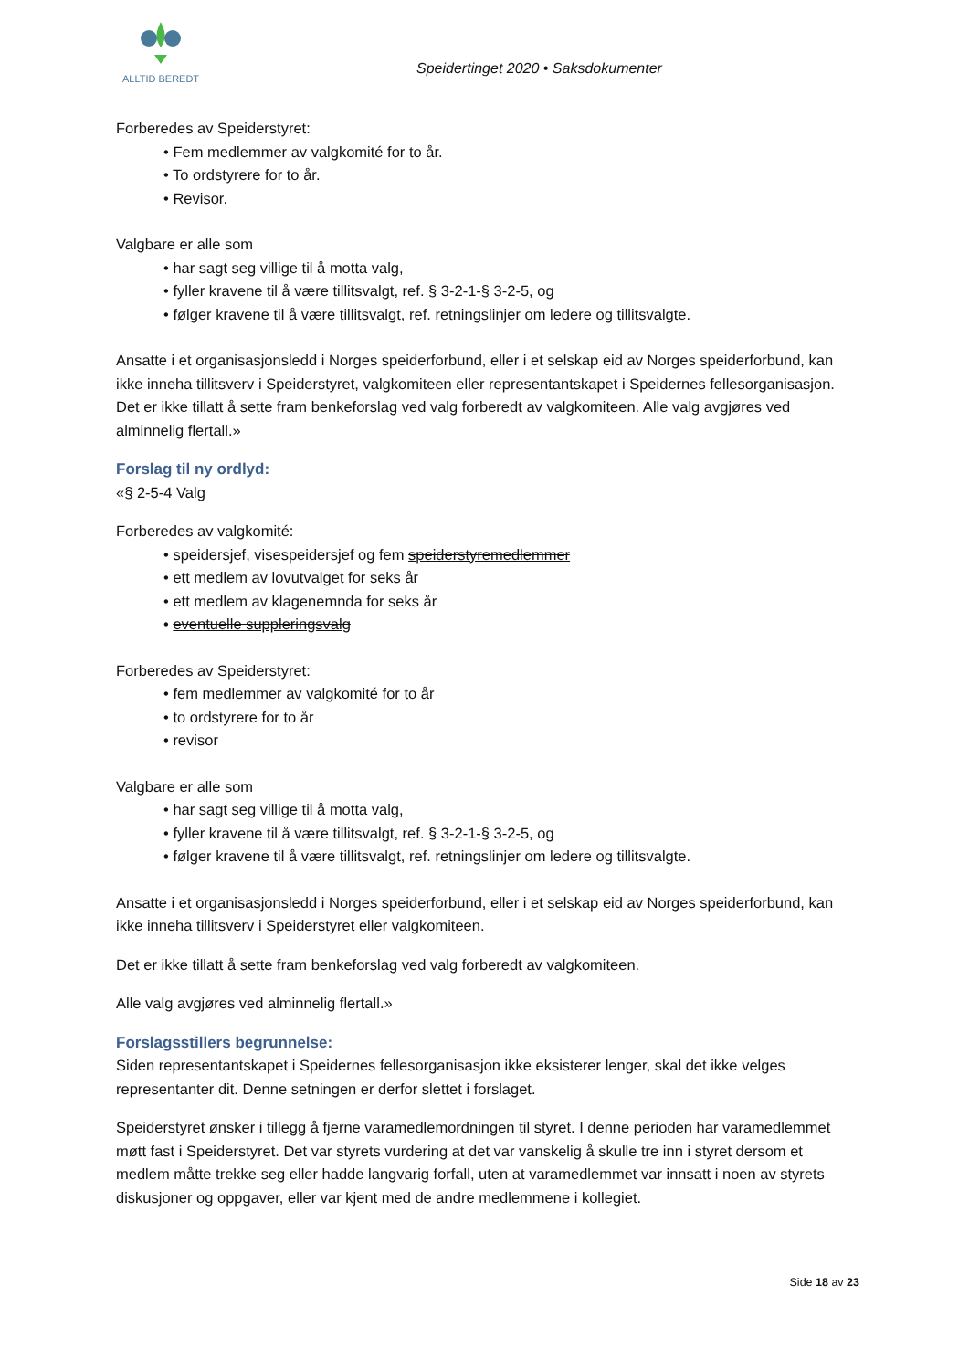ALLTID BEREDT
Speidertinget 2020 • Saksdokumenter
Forberedes av Speiderstyret:
Fem medlemmer av valgkomité for to år.
To ordstyrere for to år.
Revisor.
Valgbare er alle som
har sagt seg villige til å motta valg,
fyller kravene til å være tillitsvalgt, ref. § 3-2-1-§ 3-2-5, og
følger kravene til å være tillitsvalgt, ref. retningslinjer om ledere og tillitsvalgte.
Ansatte i et organisasjonsledd i Norges speiderforbund, eller i et selskap eid av Norges speiderforbund, kan ikke inneha tillitsverv i Speiderstyret, valgkomiteen eller representantskapet i Speidernes fellesorganisasjon. Det er ikke tillatt å sette fram benkeforslag ved valg forberedt av valgkomiteen. Alle valg avgjøres ved alminnelig flertall.»
Forslag til ny ordlyd:
«§ 2-5-4 Valg
Forberedes av valgkomité:
speidersjef, visespeidersjef og fem speiderstyremedlemmer
ett medlem av lovutvalget for seks år
ett medlem av klagenemnda for seks år
eventuelle suppleringsvalg
Forberedes av Speiderstyret:
fem medlemmer av valgkomité for to år
to ordstyrere for to år
revisor
Valgbare er alle som
har sagt seg villige til å motta valg,
fyller kravene til å være tillitsvalgt, ref. § 3-2-1-§ 3-2-5, og
følger kravene til å være tillitsvalgt, ref. retningslinjer om ledere og tillitsvalgte.
Ansatte i et organisasjonsledd i Norges speiderforbund, eller i et selskap eid av Norges speiderforbund, kan ikke inneha tillitsverv i Speiderstyret eller valgkomiteen.
Det er ikke tillatt å sette fram benkeforslag ved valg forberedt av valgkomiteen.
Alle valg avgjøres ved alminnelig flertall.»
Forslagsstillers begrunnelse:
Siden representantskapet i Speidernes fellesorganisasjon ikke eksisterer lenger, skal det ikke velges representanter dit. Denne setningen er derfor slettet i forslaget.
Speiderstyret ønsker i tillegg å fjerne varamedlemordningen til styret. I denne perioden har varamedlemmet møtt fast i Speiderstyret. Det var styrets vurdering at det var vanskelig å skulle tre inn i styret dersom et medlem måtte trekke seg eller hadde langvarig forfall, uten at varamedlemmet var innsatt i noen av styrets diskusjoner og oppgaver, eller var kjent med de andre medlemmene i kollegiet.
Side 18 av 23